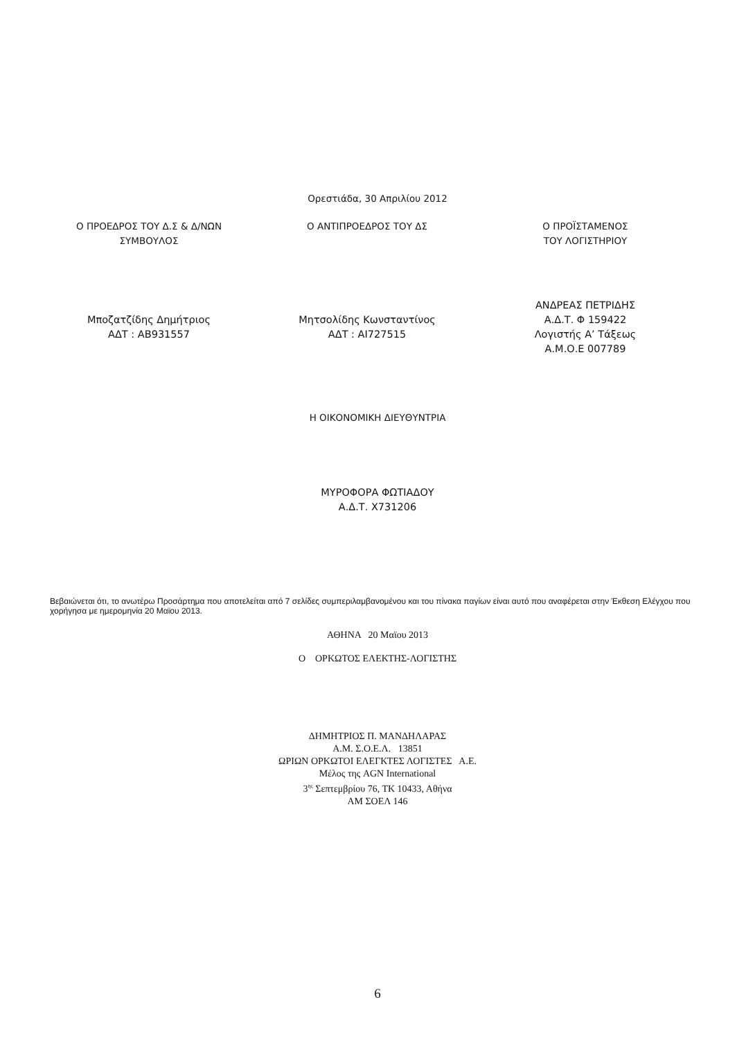Ορεστιάδα, 30 Απριλίου 2012
Ο ΠΡΟΕΔΡΟΣ ΤΟΥ Δ.Σ & Δ/ΝΩΝ
ΣΥΜΒΟΥΛΟΣ
Ο ΑΝΤΙΠΡΟΕΔΡΟΣ ΤΟΥ ΔΣ Ο ΠΡΟΪΣΤΑΜΕΝΟΣ
ΤΟΥ ΛΟΓΙΣΤΗΡΙΟΥ
Μποζατζίδης Δημήτριος
ΑΔΤ : ΑΒ931557
Μητσολίδης Κωνσταντίνος
ΑΔΤ : ΑΙ727515
ΑΝΔΡΕΑΣ ΠΕΤΡΙΔΗΣ
Α.Δ.Τ. Φ 159422
Λογιστής Α’ Τάξεως
Α.Μ.Ο.Ε 007789
Η ΟΙΚΟΝΟΜΙΚΗ ΔΙΕΥΘΥΝΤΡΙΑ
ΜΥΡΟΦΟΡΑ ΦΩΤΙΑΔΟΥ
Α.Δ.Τ. Χ731206
Βεβαιώνεται ότι, το ανωτέρω Προσάρτημα που αποτελείται από 7 σελίδες συμπεριλαμβανομένου και του πίνακα παγίων είναι αυτό που αναφέρεται στην Έκθεση Ελέγχου που χορήγησα με ημερομηνία 20 Μαϊου 2013.
ΑΘΗΝΑ 20 Μαϊου 2013
Ο ΟΡΚΩΤΟΣ ΕΛΕΚΤΗΣ-ΛΟΓΙΣΤΗΣ
ΔΗΜΗΤΡΙΟΣ Π. ΜΑΝΔΗΛΑΡΑΣ
Α.Μ. Σ.Ο.Ε.Λ. 13851
ΩΡΙΩΝ ΟΡΚΩΤΟΙ ΕΛΕΓΚΤΕΣ ΛΟΓΙΣΤΕΣ Α.Ε.
Μέλος της AGN International
3<sup>ης</sup> Σεπτεμβρίου 76, ΤΚ 10433, Αθήνα
ΑΜ ΣΟΕΛ 146
6